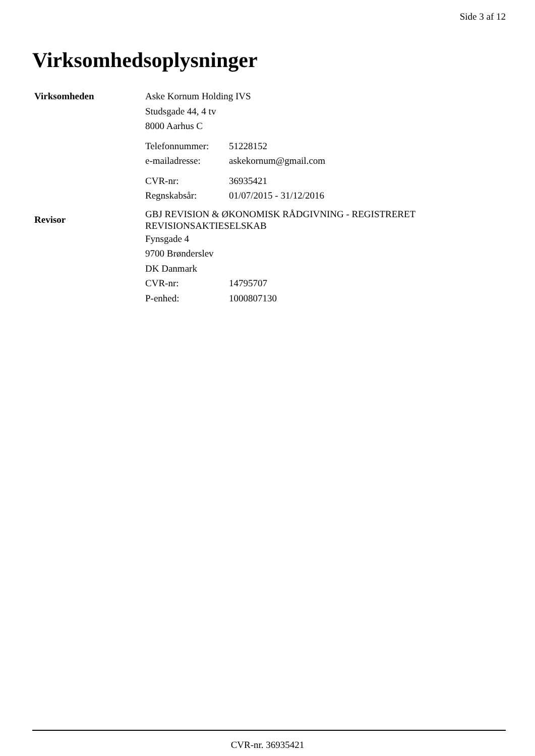Side 3 af 12
Virksomhedsoplysninger
Virksomheden Aske Kornum Holding IVS
Studsgade 44, 4 tv
8000 Aarhus C
Telefonnummer: 51228152
e-mailadresse: askekornum@gmail.com
CVR-nr: 36935421
Regnskabsår: 01/07/2015 - 31/12/2016
Revisor
GBJ REVISION & ØKONOMISK RÅDGIVNING - REGISTRERET
REVISIONSAKTIESELSKAB
Fynsgade 4
9700 Brønderslev
DK Danmark
CVR-nr: 14795707
P-enhed: 1000807130
CVR-nr. 36935421